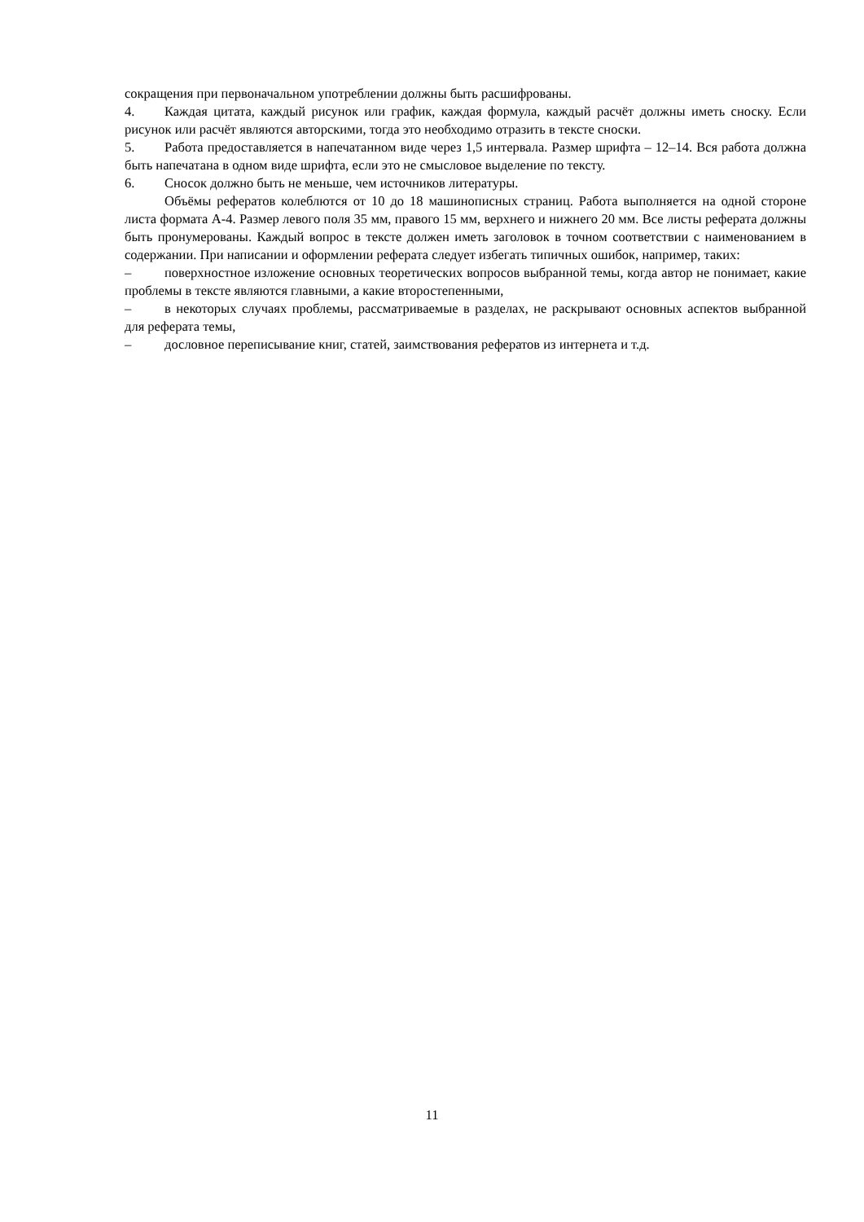сокращения при первоначальном употреблении должны быть расшифрованы.
4. Каждая цитата, каждый рисунок или график, каждая формула, каждый расчёт должны иметь сноску. Если рисунок или расчёт являются авторскими, тогда это необходимо отразить в тексте сноски.
5. Работа предоставляется в напечатанном виде через 1,5 интервала. Размер шрифта – 12–14. Вся работа должна быть напечатана в одном виде шрифта, если это не смысловое выделение по тексту.
6. Сносок должно быть не меньше, чем источников литературы.
Объёмы рефератов колеблются от 10 до 18 машинописных страниц. Работа выполняется на одной стороне листа формата А-4. Размер левого поля 35 мм, правого 15 мм, верхнего и нижнего 20 мм. Все листы реферата должны быть пронумерованы. Каждый вопрос в тексте должен иметь заголовок в точном соответствии с наименованием в содержании. При написании и оформлении реферата следует избегать типичных ошибок, например, таких:
– поверхностное изложение основных теоретических вопросов выбранной темы, когда автор не понимает, какие проблемы в тексте являются главными, а какие второстепенными,
– в некоторых случаях проблемы, рассматриваемые в разделах, не раскрывают основных аспектов выбранной для реферата темы,
– дословное переписывание книг, статей, заимствования рефератов из интернета и т.д.
11